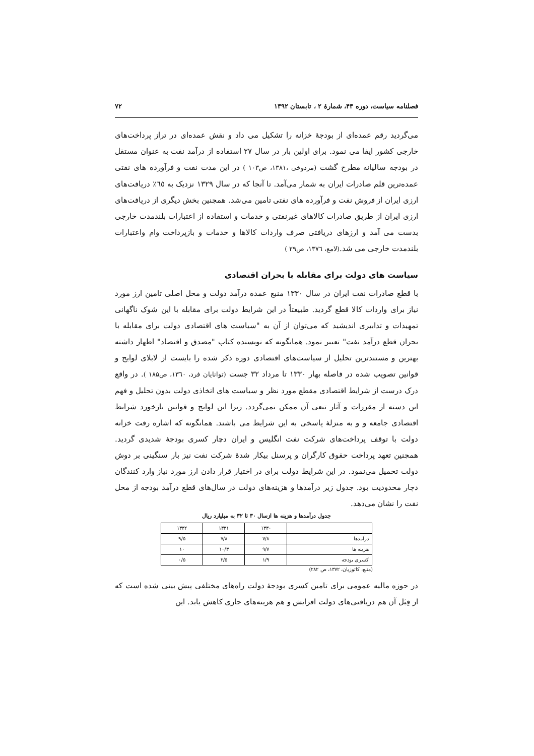فصلنامه سیاست، دوره ۴۳، شمارهٔ ۲ ، تابستان ۱۳۹۲ ۷۲
می‌گردید رقم عمده‌ای از بودجهٔ خزانه را تشکیل می داد و نقش عمده‌ای در تراز پرداخت‌های خارجی کشور ایفا می نمود. برای اولین بار در سال ۲۷ استفاده از درآمد نفت به عنوان مستقل در بودجه سالیانه مطرح گشت (مردوخی ،۱۳۸۱، ص۱۰۳ ) در این مدت نفت و فرآورده های نفتی عمده‌ترین قلم صادرات ایران به شمار می‌آمد. تا آنجا که در سال ۱۳۲۹ نزدیک به ٦٥٪ دریافت‌های ارزی ایران از فروش نفت و فرآورده های نفتی تامین می‌شد. همچنین بخش دیگری از دریافت‌های ارزی ایران از طریق صادرات کالاهای غیرنفتی و خدمات و استفاده از اعتبارات بلندمدت خارجی بدست می آمد و ارزهای دریافتی صرف واردات کالاها و خدمات و بازپرداخت وام واعتبارات بلندمدت خارجی می شد.(لامع، ۱۳۷٦، ص۲۹ )
سیاست های دولت برای مقابله با بحران اقتصادی
با قطع صادرات نفت ایران در سال ۱۳۳۰ منبع عمده درآمد دولت و محل اصلی تامین ارز مورد نیاز برای واردات کالا قطع گردید. طبیعتاً در این شرایط دولت برای مقابله با این شوک ناگهانی تمهیدات و تدابیری اندیشید که می‌توان از آن به "سیاست های اقتصادی دولت برای مقابله با بحران قطع درآمد نفت" تعبیر نمود. همانگونه که نویسنده کتاب "مصدق و اقتصاد" اظهار داشته بهترین و مستندترین تحلیل از سیاست‌های اقتصادی دوره ذکر شده را بایست از لابلای لوایح و قوانین تصویب شده در فاصله بهار ۱۳۳۰ تا مرداد ۳۲ جست (توانایان فرد، ۱۳٦۰، ص۱۸۵ ). در واقع درک درست از شرایط اقتصادی مقطع مورد نظر و سیاست های اتخاذی دولت بدون تحلیل و فهم این دسته از مقررات و آثار تبعی آن ممکن نمی‌گردد. زیرا این لوایح و قوانین بازخورد شرایط اقتصادی جامعه و و به منزلهٔ پاسخی به این شرایط می باشند. همانگونه که اشاره رفت خزانه دولت با توقف پرداخت‌های شرکت نفت انگلیس و ایران دچار کسری بودجهٔ شدیدی گردید. همچنین تعهد پرداخت حقوق کارگران و پرسنل بیکار شدهٔ شرکت نفت نیز بار سنگینی بر دوش دولت تحمیل می‌نمود. در این شرایط دولت برای در اختیار قرار دادن ارز مورد نیاز وارد کنندگان دچار محدودیت بود. جدول زیر درآمدها و هزینه‌های دولت در سال‌های قطع درآمد بودجه از محل نفت را نشان می‌دهد.
جدول درآمدها و هزینه ها ازسال ۳۰ تا ۳۲ به میلیارد ریال
| | ۱۳۳۰ | ۱۳۳۱ | ۱۳۳۲ |
| درآمدها | ۷/۸ | ۷/۸ | ۹/۵ |
| هزینه ها | ۹/۷ | ۱۰/۳ | ۱۰ |
| کسری بودجه | ۱/۹ | ۲/۵ | ۰/۵ |
(منبع، کاتوزیان، ۱۳۷۲، ص ۲۸۲)
در حوزه مالیه عمومی برای تامین کسری بودجهٔ دولت راه‌های مختلفی پیش بینی شده است که از قِبَل آن هم دریافتی‌های دولت افزایش و هم هزینه‌های جاری کاهش یابد. این